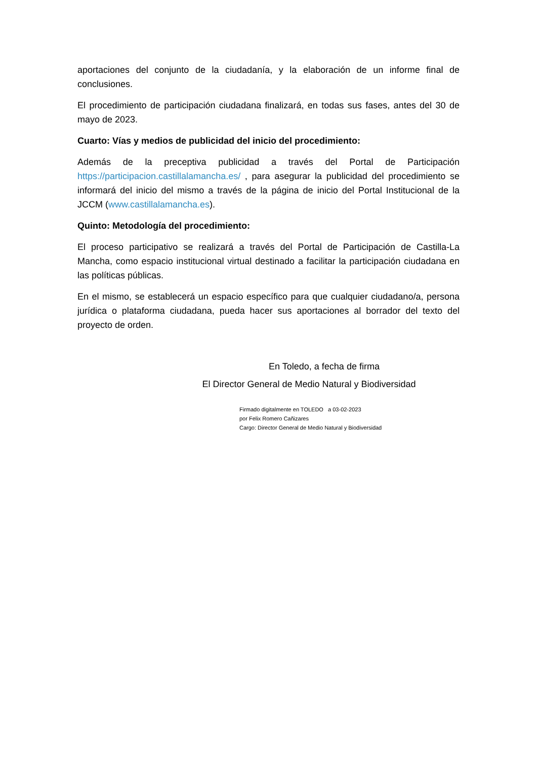aportaciones del conjunto de la ciudadanía, y la elaboración de un informe final de conclusiones.
El procedimiento de participación ciudadana finalizará, en todas sus fases, antes del 30 de mayo de 2023.
Cuarto: Vías y medios de publicidad del inicio del procedimiento:
Además de la preceptiva publicidad a través del Portal de Participación https://participacion.castillalamancha.es/ , para asegurar la publicidad del procedimiento se informará del inicio del mismo a través de la página de inicio del Portal Institucional de la JCCM (www.castillalamancha.es).
Quinto: Metodología del procedimiento:
El proceso participativo se realizará a través del Portal de Participación de Castilla-La Mancha, como espacio institucional virtual destinado a facilitar la participación ciudadana en las políticas públicas.
En el mismo, se establecerá un espacio específico para que cualquier ciudadano/a, persona jurídica o plataforma ciudadana, pueda hacer sus aportaciones al borrador del texto del proyecto de orden.
En Toledo, a fecha de firma
El Director General de Medio Natural y Biodiversidad
Firmado digitalmente en TOLEDO a 03-02-2023
por Felix Romero Cañizares
Cargo: Director General de Medio Natural y Biodiversidad